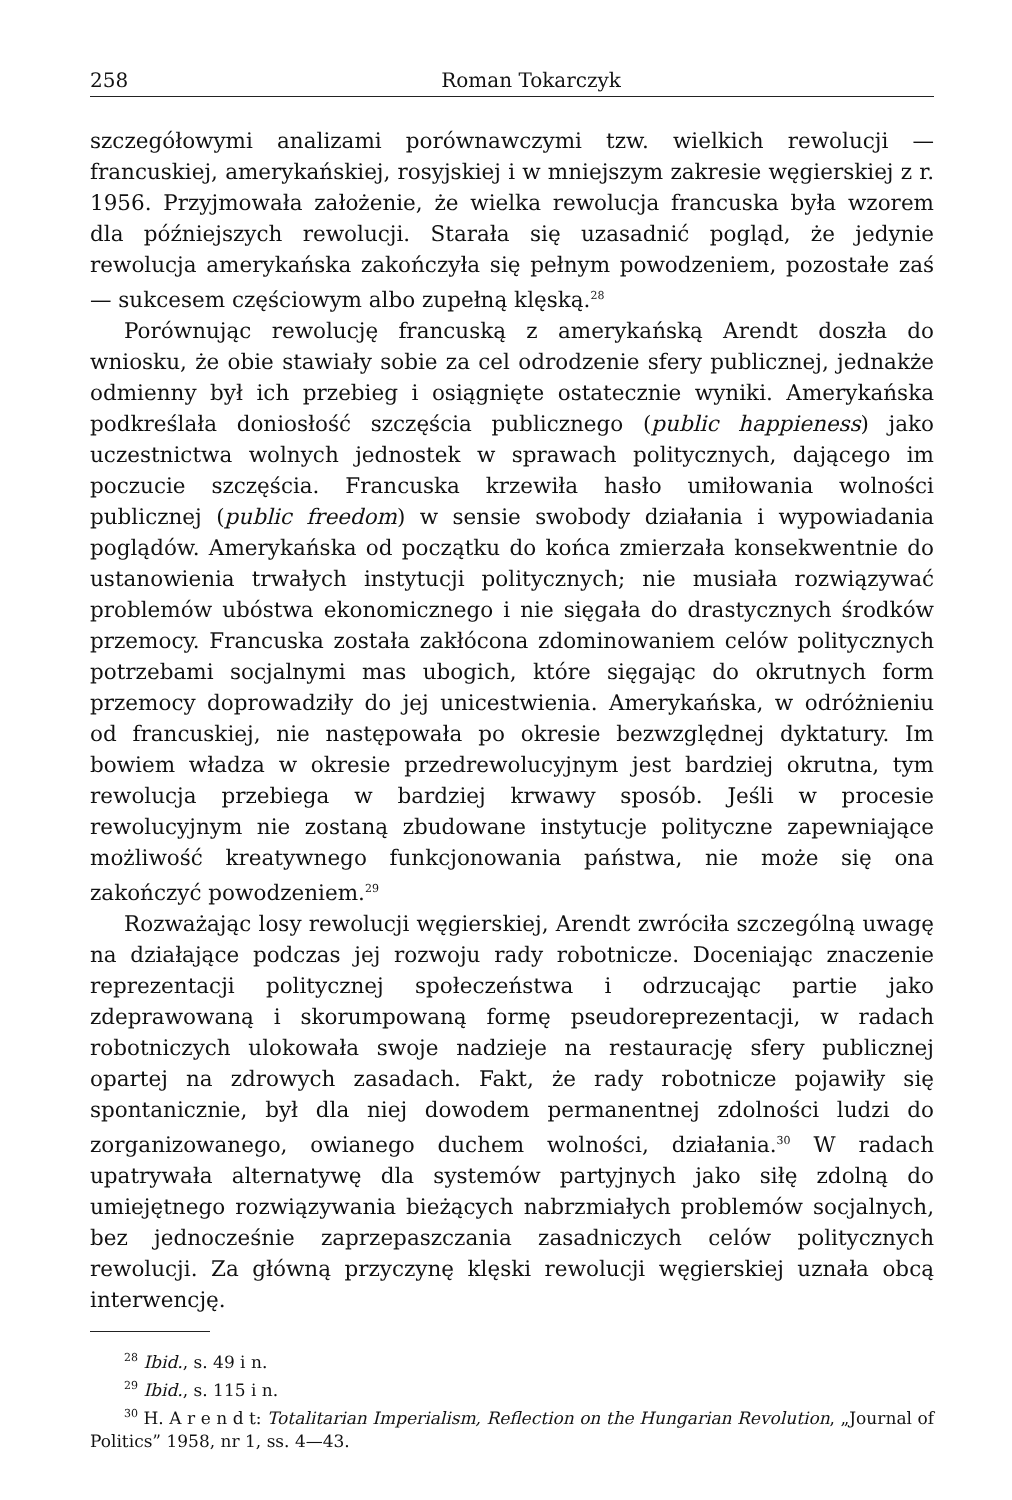258 Roman Tokarczyk
szczegółowymi analizami porównawczymi tzw. wielkich rewolucji — francuskiej, amerykańskiej, rosyjskiej i w mniejszym zakresie węgierskiej z r. 1956. Przyjmowała założenie, że wielka rewolucja francuska była wzorem dla późniejszych rewolucji. Starała się uzasadnić pogląd, że jedynie rewolucja amerykańska zakończyła się pełnym powodzeniem, pozostałe zaś — sukcesem częściowym albo zupełną klęską.<sup>28</sup>
Porównując rewolucję francuską z amerykańską Arendt doszła do wniosku, że obie stawiały sobie za cel odrodzenie sfery publicznej, jednakże odmienny był ich przebieg i osiągnięte ostatecznie wyniki. Amerykańska podkreślała doniosłość szczęścia publicznego (public happieness) jako uczestnictwa wolnych jednostek w sprawach politycznych, dającego im poczucie szczęścia. Francuska krzewiła hasło umiłowania wolności publicznej (public freedom) w sensie swobody działania i wypowiadania poglądów. Amerykańska od początku do końca zmierzała konsekwentnie do ustanowienia trwałych instytucji politycznych; nie musiała rozwiązywać problemów ubóstwa ekonomicznego i nie sięgała do drastycznych środków przemocy. Francuska została zakłócona zdominowaniem celów politycznych potrzebami socjalnymi mas ubogich, które sięgając do okrutnych form przemocy doprowadziły do jej unicestwienia. Amerykańska, w odróżnieniu od francuskiej, nie następowała po okresie bezwzględnej dyktatury. Im bowiem władza w okresie przedrewolucyjnym jest bardziej okrutna, tym rewolucja przebiega w bardziej krwawy sposób. Jeśli w procesie rewolucyjnym nie zostaną zbudowane instytucje polityczne zapewniające możliwość kreatywnego funkcjonowania państwa, nie może się ona zakończyć powodzeniem.<sup>29</sup>
Rozważając losy rewolucji węgierskiej, Arendt zwróciła szczególną uwagę na działające podczas jej rozwoju rady robotnicze. Doceniając znaczenie reprezentacji politycznej społeczeństwa i odrzucając partie jako zdeprawowaną i skorumpowaną formę pseudoreprezentacji, w radach robotniczych ulokowała swoje nadzieje na restaurację sfery publicznej opartej na zdrowych zasadach. Fakt, że rady robotnicze pojawiły się spontanicznie, był dla niej dowodem permanentnej zdolności ludzi do zorganizowanego, owianego duchem wolności, działania.<sup>30</sup> W radach upatrywała alternatywę dla systemów partyjnych jako siłę zdolną do umiejętnego rozwiązywania bieżących nabrzmiałych problemów socjalnych, bez jednocześnie zaprzepaszczania zasadniczych celów politycznych rewolucji. Za główną przyczynę klęski rewolucji węgierskiej uznała obcą interwencję.
<sup>28</sup> Ibid., s. 49 i n.
<sup>29</sup> Ibid., s. 115 i n.
<sup>30</sup> H. A r e n d t: Totalitarian Imperialism, Reflection on the Hungarian Revolution, „Journal of Politics” 1958, nr 1, ss. 4—43.